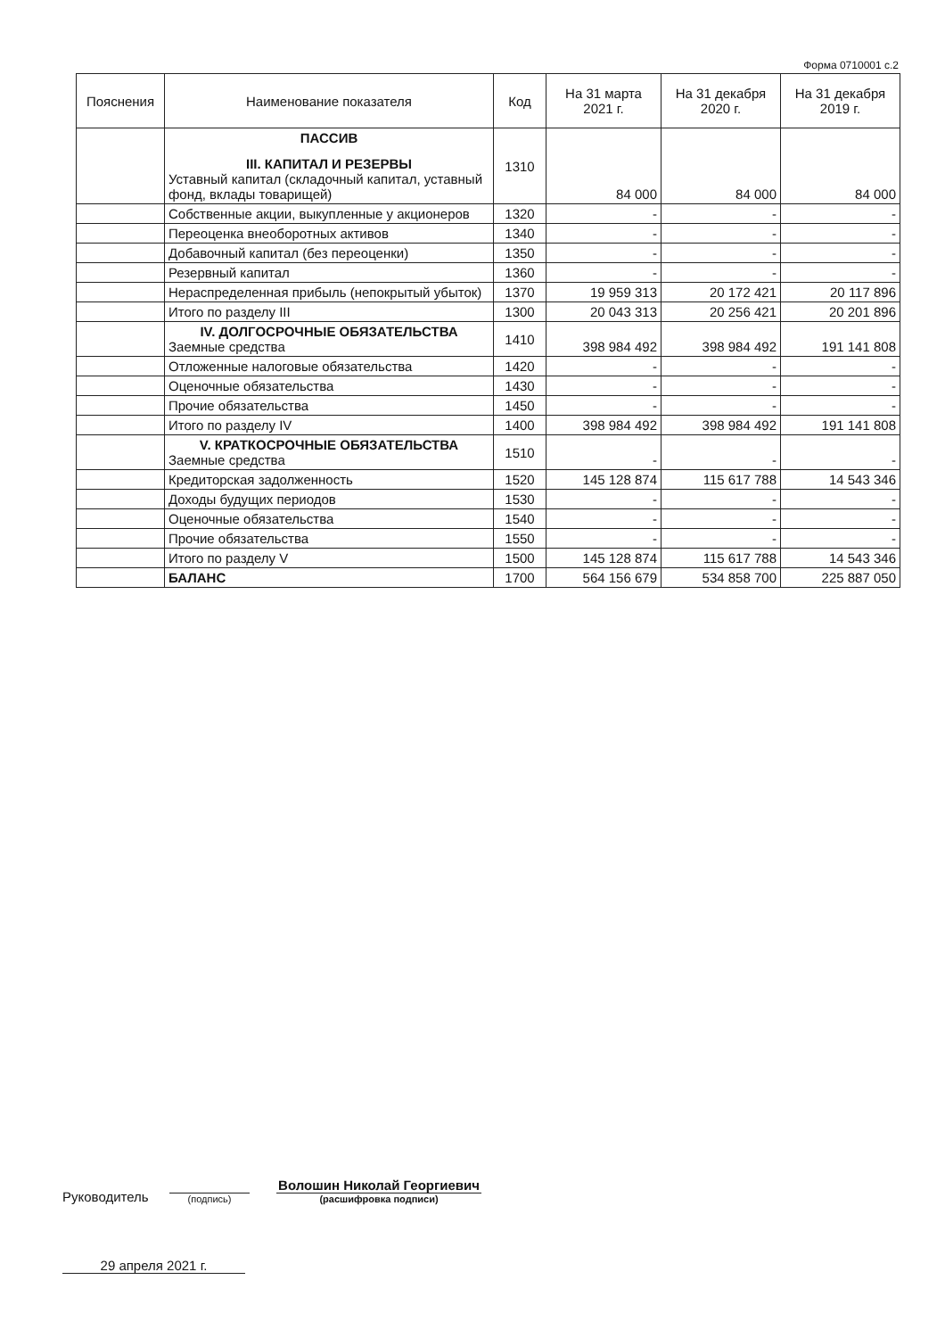Форма 0710001 с.2
| Пояснения | Наименование показателя | Код | На 31 марта 2021 г. | На 31 декабря 2020 г. | На 31 декабря 2019 г. |
| --- | --- | --- | --- | --- | --- |
| | ПАССИВ III. КАПИТАЛ И РЕЗЕРВЫ Уставный капитал (складочный капитал, уставный фонд, вклады товарищей) | 1310 | 84 000 | 84 000 | 84 000 |
| | Собственные акции, выкупленные у акционеров | 1320 | - | - | - |
| | Переоценка внеоборотных активов | 1340 | - | - | - |
| | Добавочный капитал (без переоценки) | 1350 | - | - | - |
| | Резервный капитал | 1360 | - | - | - |
| | Нераспределенная прибыль (непокрытый убыток) | 1370 | 19 959 313 | 20 172 421 | 20 117 896 |
| | Итого по разделу III | 1300 | 20 043 313 | 20 256 421 | 20 201 896 |
| | IV. ДОЛГОСРОЧНЫЕ ОБЯЗАТЕЛЬСТВА Заемные средства | 1410 | 398 984 492 | 398 984 492 | 191 141 808 |
| | Отложенные налоговые обязательства | 1420 | - | - | - |
| | Оценочные обязательства | 1430 | - | - | - |
| | Прочие обязательства | 1450 | - | - | - |
| | Итого по разделу IV | 1400 | 398 984 492 | 398 984 492 | 191 141 808 |
| | V. КРАТКОСРОЧНЫЕ ОБЯЗАТЕЛЬСТВА Заемные средства | 1510 | - | - | - |
| | Кредиторская задолженность | 1520 | 145 128 874 | 115 617 788 | 14 543 346 |
| | Доходы будущих периодов | 1530 | - | - | - |
| | Оценочные обязательства | 1540 | - | - | - |
| | Прочие обязательства | 1550 | - | - | - |
| | Итого по разделу V | 1500 | 145 128 874 | 115 617 788 | 14 543 346 |
| | БАЛАНС | 1700 | 564 156 679 | 534 858 700 | 225 887 050 |
Руководитель
(подпись)
Волошин Николай Георгиевич
(расшифровка подписи)
29 апреля 2021 г.